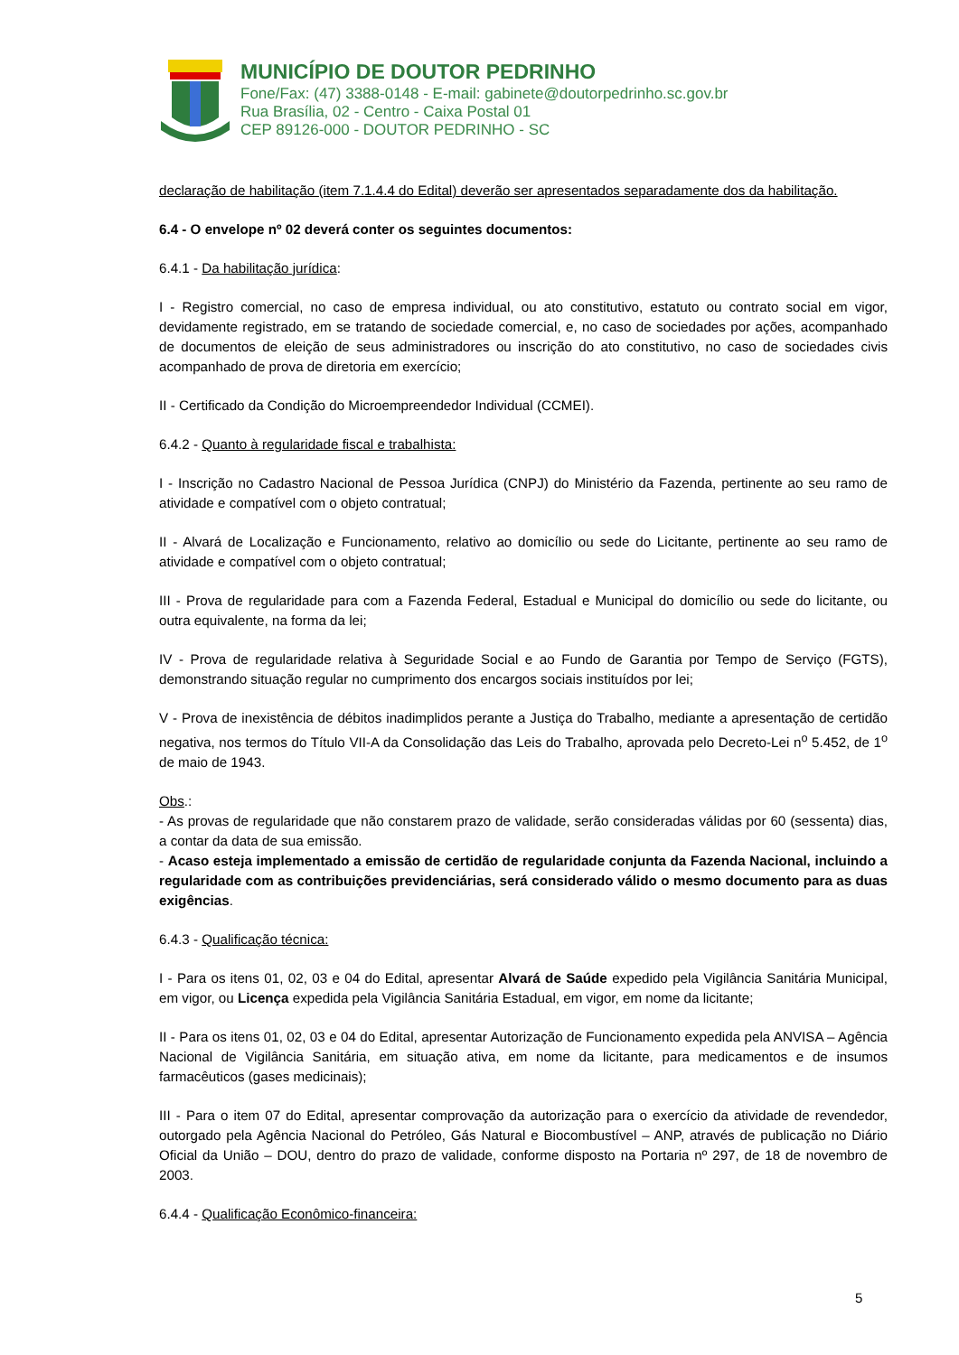MUNICÍPIO DE DOUTOR PEDRINHO
Fone/Fax: (47) 3388-0148 - E-mail: gabinete@doutorpedrinho.sc.gov.br
Rua Brasília, 02 - Centro - Caixa Postal 01
CEP 89126-000 - DOUTOR PEDRINHO - SC
declaração de habilitação (item 7.1.4.4 do Edital) deverão ser apresentados separadamente dos da habilitação.
6.4 - O envelope nº 02 deverá conter os seguintes documentos:
6.4.1 - Da habilitação jurídica:
I - Registro comercial, no caso de empresa individual, ou ato constitutivo, estatuto ou contrato social em vigor, devidamente registrado, em se tratando de sociedade comercial, e, no caso de sociedades por ações, acompanhado de documentos de eleição de seus administradores ou inscrição do ato constitutivo, no caso de sociedades civis acompanhado de prova de diretoria em exercício;
II - Certificado da Condição do Microempreendedor Individual (CCMEI).
6.4.2 - Quanto à regularidade fiscal e trabalhista:
I - Inscrição no Cadastro Nacional de Pessoa Jurídica (CNPJ) do Ministério da Fazenda, pertinente ao seu ramo de atividade e compatível com o objeto contratual;
II - Alvará de Localização e Funcionamento, relativo ao domicílio ou sede do Licitante, pertinente ao seu ramo de atividade e compatível com o objeto contratual;
III - Prova de regularidade para com a Fazenda Federal, Estadual e Municipal do domicílio ou sede do licitante, ou outra equivalente, na forma da lei;
IV - Prova de regularidade relativa à Seguridade Social e ao Fundo de Garantia por Tempo de Serviço (FGTS), demonstrando situação regular no cumprimento dos encargos sociais instituídos por lei;
V - Prova de inexistência de débitos inadimplidos perante a Justiça do Trabalho, mediante a apresentação de certidão negativa, nos termos do Título VII-A da Consolidação das Leis do Trabalho, aprovada pelo Decreto-Lei n<sup>o</sup> 5.452, de 1<sup>o</sup> de maio de 1943.
Obs.:
- As provas de regularidade que não constarem prazo de validade, serão consideradas válidas por 60 (sessenta) dias, a contar da data de sua emissão.
- Acaso esteja implementado a emissão de certidão de regularidade conjunta da Fazenda Nacional, incluindo a regularidade com as contribuições previdenciárias, será considerado válido o mesmo documento para as duas exigências.
6.4.3 - Qualificação técnica:
I - Para os itens 01, 02, 03 e 04 do Edital, apresentar Alvará de Saúde expedido pela Vigilância Sanitária Municipal, em vigor, ou Licença expedida pela Vigilância Sanitária Estadual, em vigor, em nome da licitante;
II - Para os itens 01, 02, 03 e 04 do Edital, apresentar Autorização de Funcionamento expedida pela ANVISA – Agência Nacional de Vigilância Sanitária, em situação ativa, em nome da licitante, para medicamentos e de insumos farmacêuticos (gases medicinais);
III - Para o item 07 do Edital, apresentar comprovação da autorização para o exercício da atividade de revendedor, outorgado pela Agência Nacional do Petróleo, Gás Natural e Biocombustível – ANP, através de publicação no Diário Oficial da União – DOU, dentro do prazo de validade, conforme disposto na Portaria nº 297, de 18 de novembro de 2003.
6.4.4 - Qualificação Econômico-financeira:
5